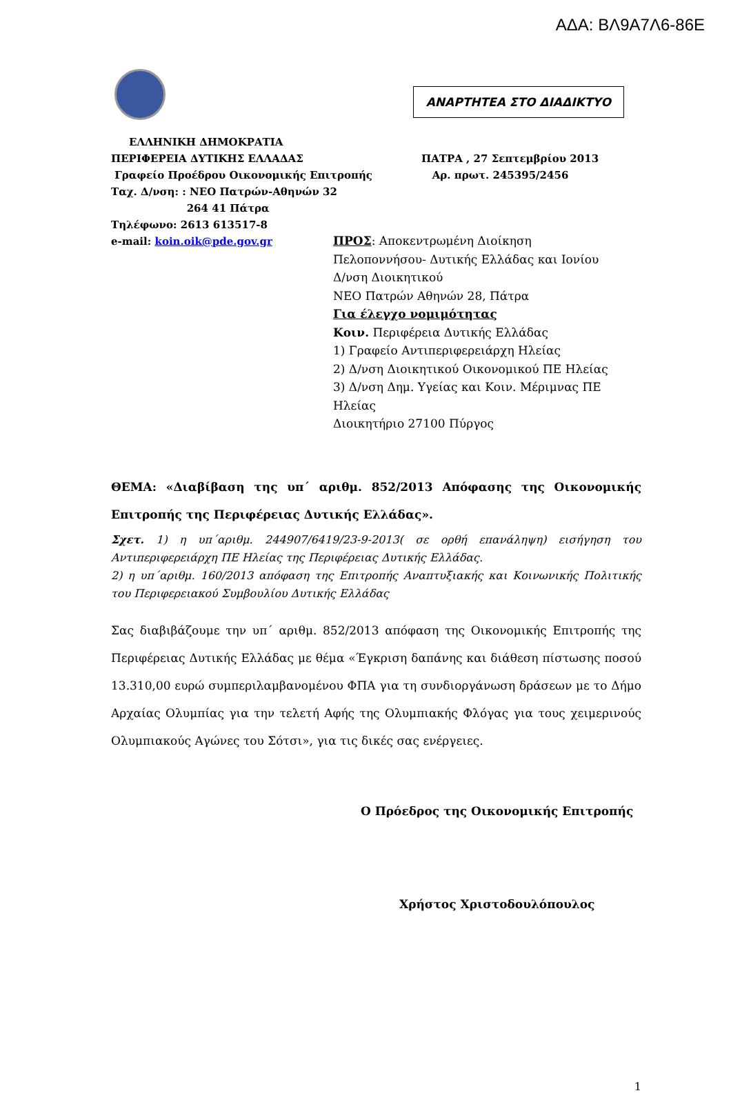ΑΔΑ: ΒΛ9Α7Λ6-86Ε
ΑΝΑΡΤΗΤΕΑ ΣΤΟ ΔΙΑΔΙΚΤΥΟ
ΕΛΛΗΝΙΚΗ ΔΗΜΟΚΡΑΤΙΑ
ΠΕΡΙΦΕΡΕΙΑ ΔΥΤΙΚΗΣ ΕΛΛΑΔΑΣ
Γραφείο Προέδρου Οικονομικής Επιτροπής
Ταχ. Δ/νση: : ΝΕΟ Πατρών-Αθηνών 32
264 41 Πάτρα
Τηλέφωνο: 2613 613517-8
e-mail: koin.oik@pde.gov.gr
ΠΑΤΡΑ , 27 Σεπτεμβρίου 2013
Αρ. πρωτ. 245395/2456
ΠΡΟΣ: Αποκεντρωμένη Διοίκηση
Πελοποννήσου- Δυτικής Ελλάδας και Ιονίου
Δ/νση Διοικητικού
ΝΕΟ Πατρών Αθηνών 28, Πάτρα
Για έλεγχο νομιμότητας
Κοιν. Περιφέρεια Δυτικής Ελλάδας
1) Γραφείο Αντιπεριφερειάρχη Ηλείας
2) Δ/νση Διοικητικού Οικονομικού ΠΕ Ηλείας
3) Δ/νση Δημ. Υγείας και Κοιν. Μέριμνας ΠΕ Ηλείας
Διοικητήριο 27100 Πύργος
ΘΕΜΑ: «Διαβίβαση της υπ΄ αριθμ. 852/2013 Απόφασης της Οικονομικής Επιτροπής της Περιφέρειας Δυτικής Ελλάδας».
Σχετ. 1) η υπ΄αριθμ. 244907/6419/23-9-2013( σε ορθή επανάληψη) εισήγηση του Αντιπεριφερειάρχη ΠΕ Ηλείας της Περιφέρειας Δυτικής Ελλάδας.
2) η υπ΄αριθμ. 160/2013 απόφαση της Επιτροπής Αναπτυξιακής και Κοινωνικής Πολιτικής του Περιφερειακού Συμβουλίου Δυτικής Ελλάδας
Σας διαβιβάζουμε την υπ΄ αριθμ. 852/2013 απόφαση της Οικονομικής Επιτροπής της Περιφέρειας Δυτικής Ελλάδας με θέμα «Έγκριση δαπάνης και διάθεση πίστωσης ποσού 13.310,00 ευρώ συμπεριλαμβανομένου ΦΠΑ για τη συνδιοργάνωση δράσεων με το Δήμο Αρχαίας Ολυμπίας για την τελετή Αφής της Ολυμπιακής Φλόγας για τους χειμερινούς Ολυμπιακούς Αγώνες του Σότσι», για τις δικές σας ενέργειες.
Ο Πρόεδρος της Οικονομικής Επιτροπής
Χρήστος Χριστοδουλόπουλος
1